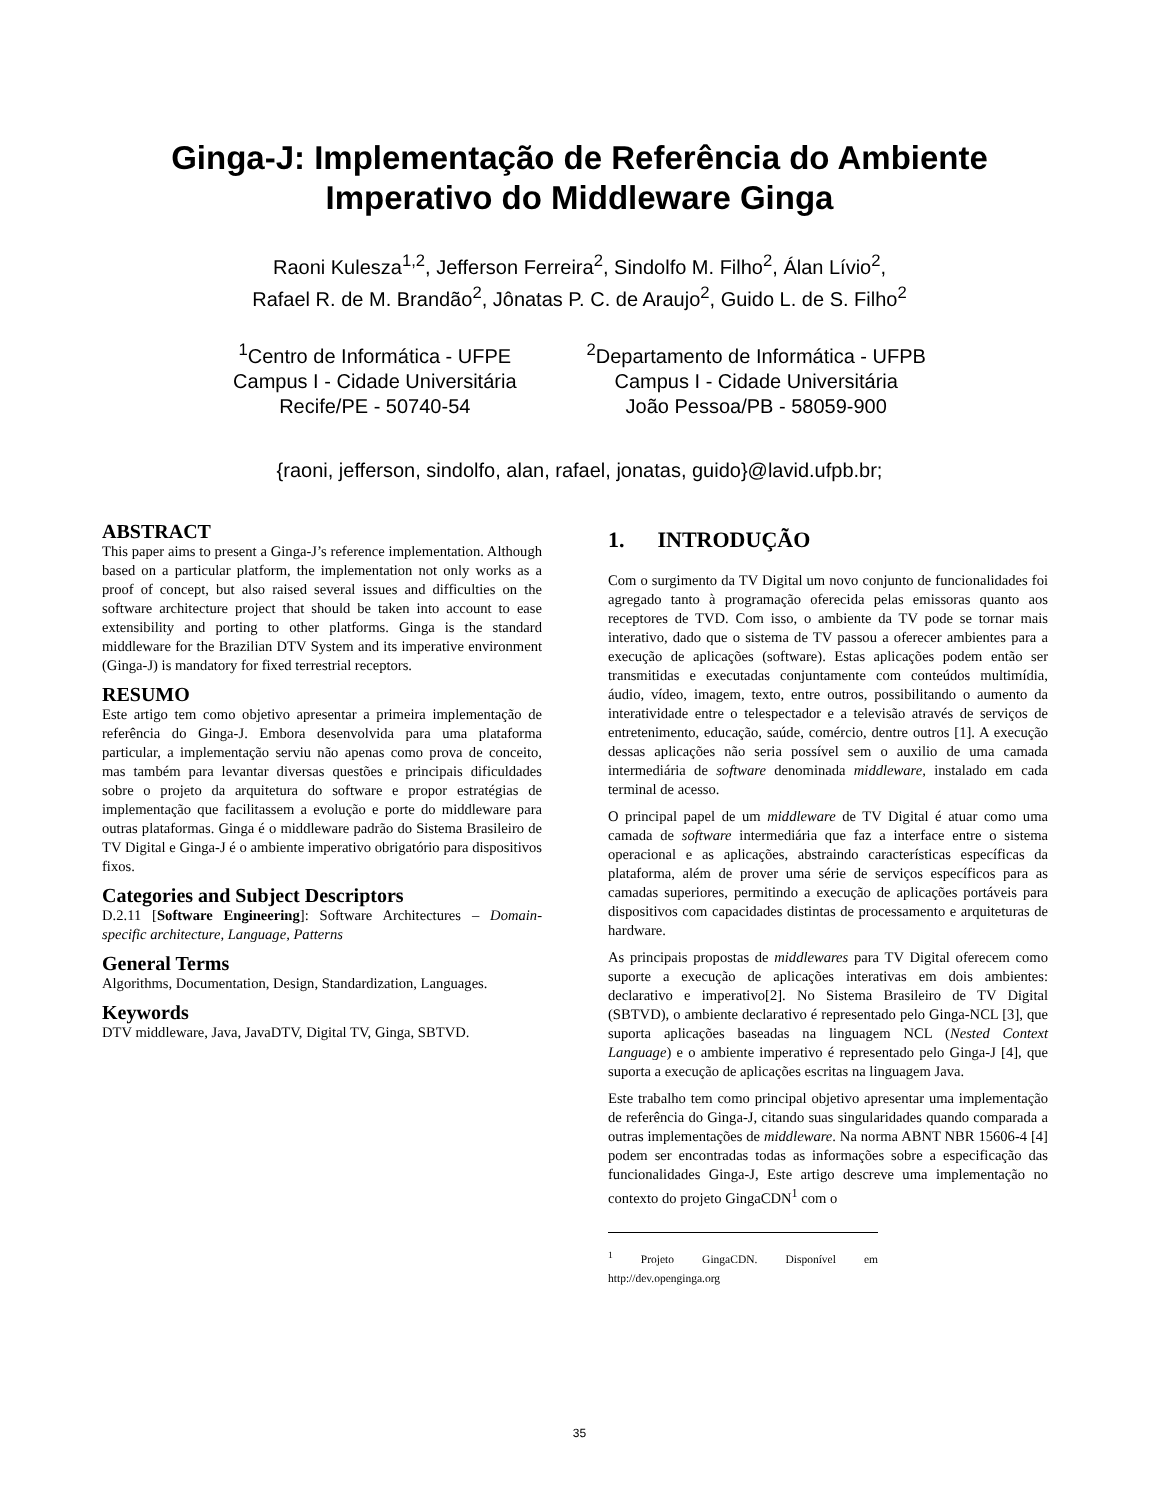Ginga-J: Implementação de Referência do Ambiente
Imperativo do Middleware Ginga
Raoni Kulesza<sup>1,2</sup>, Jefferson Ferreira<sup>2</sup>, Sindolfo M. Filho<sup>2</sup>, Álan Lívio<sup>2</sup>,
Rafael R. de M. Brandão<sup>2</sup>, Jônatas P. C. de Araujo<sup>2</sup>, Guido L. de S. Filho<sup>2</sup>
<sup>1</sup> Centro de Informática - UFPE
Campus I - Cidade Universitária
Recife/PE - 50740-54
<sup>2</sup> Departamento de Informática - UFPB
Campus I - Cidade Universitária
João Pessoa/PB - 58059-900
{raoni, jefferson, sindolfo, alan, rafael, jonatas, guido}@lavid.ufpb.br;
ABSTRACT
This paper aims to present a Ginga-J’s reference implementation. Although based on a particular platform, the implementation not only works as a proof of concept, but also raised several issues and difficulties on the software architecture project that should be taken into account to ease extensibility and porting to other platforms. Ginga is the standard middleware for the Brazilian DTV System and its imperative environment (Ginga-J) is mandatory for fixed terrestrial receptors.
RESUMO
Este artigo tem como objetivo apresentar a primeira implementação de referência do Ginga-J. Embora desenvolvida para uma plataforma particular, a implementação serviu não apenas como prova de conceito, mas também para levantar diversas questões e principais dificuldades sobre o projeto da arquitetura do software e propor estratégias de implementação que facilitassem a evolução e porte do middleware para outras plataformas. Ginga é o middleware padrão do Sistema Brasileiro de TV Digital e Ginga-J é o ambiente imperativo obrigatório para dispositivos fixos.
Categories and Subject Descriptors
D.2.11 [Software Engineering]: Software Architectures – Domain-specific architecture, Language, Patterns
General Terms
Algorithms, Documentation, Design, Standardization, Languages.
Keywords
DTV middleware, Java, JavaDTV, Digital TV, Ginga, SBTVD.
1. INTRODUÇÃO
Com o surgimento da TV Digital um novo conjunto de funcionalidades foi agregado tanto à programação oferecida pelas emissoras quanto aos receptores de TVD. Com isso, o ambiente da TV pode se tornar mais interativo, dado que o sistema de TV passou a oferecer ambientes para a execução de aplicações (software). Estas aplicações podem então ser transmitidas e executadas conjuntamente com conteúdos multimídia, áudio, vídeo, imagem, texto, entre outros, possibilitando o aumento da interatividade entre o telespectador e a televisão através de serviços de entretenimento, educação, saúde, comércio, dentre outros [1]. A execução dessas aplicações não seria possível sem o auxilio de uma camada intermediária de software denominada middleware, instalado em cada terminal de acesso.
O principal papel de um middleware de TV Digital é atuar como uma camada de software intermediária que faz a interface entre o sistema operacional e as aplicações, abstraindo características específicas da plataforma, além de prover uma série de serviços específicos para as camadas superiores, permitindo a execução de aplicações portáveis para dispositivos com capacidades distintas de processamento e arquiteturas de hardware.
As principais propostas de middlewares para TV Digital oferecem como suporte a execução de aplicações interativas em dois ambientes: declarativo e imperativo[2]. No Sistema Brasileiro de TV Digital (SBTVD), o ambiente declarativo é representado pelo Ginga-NCL [3], que suporta aplicações baseadas na linguagem NCL (Nested Context Language) e o ambiente imperativo é representado pelo Ginga-J [4], que suporta a execução de aplicações escritas na linguagem Java.
Este trabalho tem como principal objetivo apresentar uma implementação de referência do Ginga-J, citando suas singularidades quando comparada a outras implementações de middleware. Na norma ABNT NBR 15606-4 [4] podem ser encontradas todas as informações sobre a especificação das funcionalidades Ginga-J, Este artigo descreve uma implementação no contexto do projeto GingaCDN<sup>1</sup> com o
<sup>1</sup> Projeto GingaCDN. Disponível em http://dev.openginga.org
35